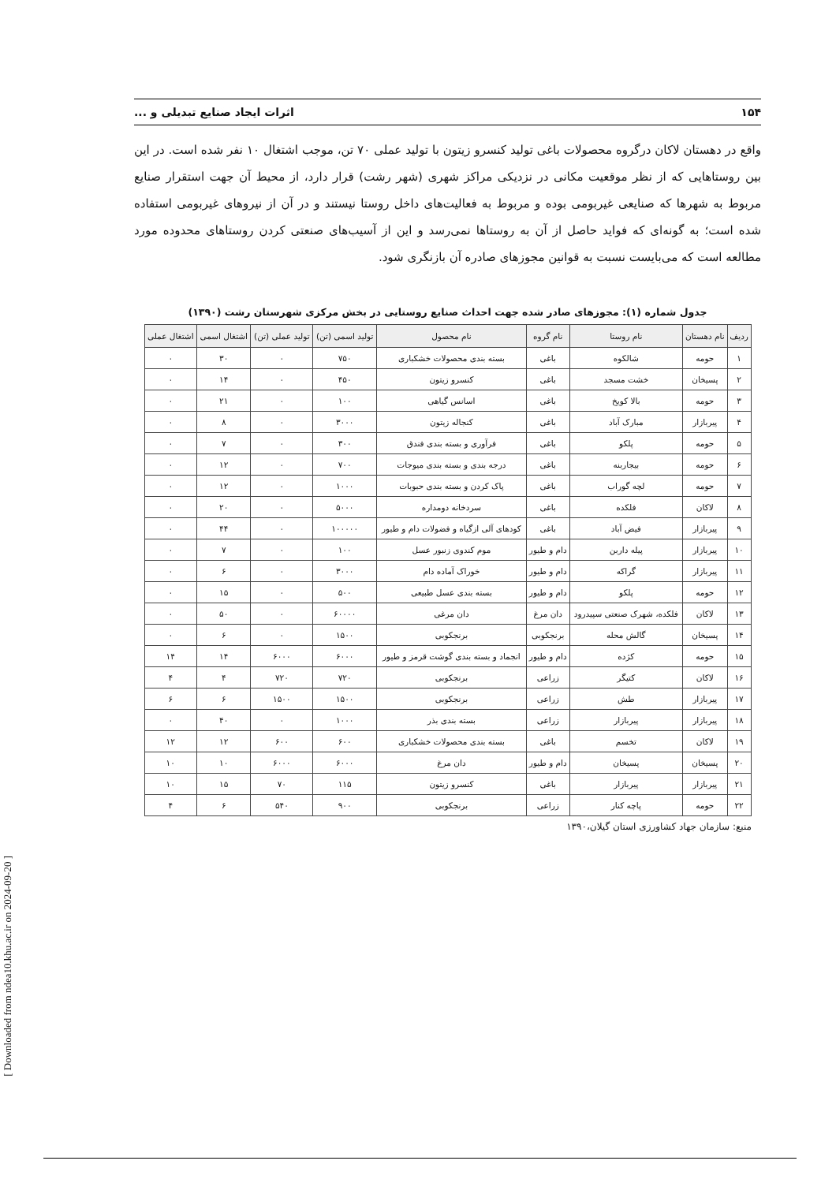۱۵۴ اثرات ایجاد صنایع تبدیلی و ...
واقع در دهستان لاکان درگروه محصولات باغی تولید کنسرو زیتون با تولید عملی ۷۰ تن، موجب اشتغال ۱۰ نفر شده است. در این بین روستاهایی که از نظر موقعیت مکانی در نزدیکی مراکز شهری (شهر رشت) قرار دارد، از محیط آن جهت استقرار صنایع مربوط به شهرها که صنایعی غیربومی بوده و مربوط به فعالیت‌های داخل روستا نیستند و در آن از نیروهای غیربومی استفاده شده است؛ به گونه‌ای که فواید حاصل از آن به روستاها نمی‌رسد و این از آسیب‌های صنعتی کردن روستاهای محدوده مورد مطالعه است که می‌بایست نسبت به قوانین مجوزهای صادره آن بازنگری شود.
جدول شماره (۱): مجوزهای صادر شده جهت احداث صنایع روستایی در بخش مرکزی شهرستان رشت (۱۳۹۰)
| ردیف | نام دهستان | نام روستا | نام گروه | نام محصول | تولید اسمی (تن) | تولید عملی (تن) | اشتغال اسمی | اشتغال عملی |
| --- | --- | --- | --- | --- | --- | --- | --- | --- |
| ۱ | حومه | شالکوه | باغی | بسته بندی محصولات خشکباری | ۷۵۰ | ۰ | ۳۰ | ۰ |
| ۲ | پسیخان | خشت مسجد | باغی | کنسرو زیتون | ۴۵۰ | ۰ | ۱۴ | ۰ |
| ۳ | حومه | بالا کویخ | باغی | اسانس گیاهی | ۱۰۰ | ۰ | ۲۱ | ۰ |
| ۴ | پیربازار | مبارک آباد | باغی | کنجاله زیتون | ۳۰۰۰ | ۰ | ۸ | ۰ |
| ۵ | حومه | پلکو | باغی | فرآوری و بسته بندی فندق | ۳۰۰ | ۰ | ۷ | ۰ |
| ۶ | حومه | بیجاربنه | باغی | درجه بندی و بسته بندی میوجات | ۷۰۰ | ۰ | ۱۲ | ۰ |
| ۷ | حومه | لچه گوراب | باغی | پاک کردن و بسته بندی حبوبات | ۱۰۰۰ | ۰ | ۱۲ | ۰ |
| ۸ | لاکان | فلکده | باغی | سردخانه دومداره | ۵۰۰۰ | ۰ | ۲۰ | ۰ |
| ۹ | پیربازار | فیض آباد | باغی | کودهای آلی ازگیاه و فضولات دام و طیور | ۱۰۰۰۰۰ | ۰ | ۴۴ | ۰ |
| ۱۰ | پیربازار | پیله داربن | دام و طیور | موم کندوی زنبور عسل | ۱۰۰ | ۰ | ۷ | ۰ |
| ۱۱ | پیربازار | گراکه | دام و طیور | خوراک آماده دام | ۳۰۰۰ | ۰ | ۶ | ۰ |
| ۱۲ | حومه | پلکو | دام و طیور | بسته بندی عسل طبیعی | ۵۰۰ | ۰ | ۱۵ | ۰ |
| ۱۳ | لاکان | فلکده، شهرک صنعتی سپیدرود | دان مرغ | دان مرغی | ۶۰۰۰۰ | ۰ | ۵۰ | ۰ |
| ۱۴ | پسیخان | گالش محله | برنجکوبی | برنجکوبی | ۱۵۰۰ | ۰ | ۶ | ۰ |
| ۱۵ | حومه | کژده | دام و طیور | انجماد و بسته بندی گوشت قرمز و طیور | ۶۰۰۰ | ۶۰۰۰ | ۱۴ | ۱۴ |
| ۱۶ | لاکان | کتیگر | زراعی | برنجکوبی | ۷۲۰ | ۷۲۰ | ۴ | ۴ |
| ۱۷ | پیربازار | طش | زراعی | برنجکوبی | ۱۵۰۰ | ۱۵۰۰ | ۶ | ۶ |
| ۱۸ | پیربازار | پیربازار | زراعی | بسته بندی بذر | ۱۰۰۰ | ۰ | ۴۰ | ۰ |
| ۱۹ | لاکان | تخسم | باغی | بسته بندی محصولات خشکباری | ۶۰۰ | ۶۰۰ | ۱۲ | ۱۲ |
| ۲۰ | پسیخان | پسیخان | دام و طیور | دان مرغ | ۶۰۰۰ | ۶۰۰۰ | ۱۰ | ۱۰ |
| ۲۱ | پیربازار | پیربازار | باغی | کنسرو زیتون | ۱۱۵ | ۷۰ | ۱۵ | ۱۰ |
| ۲۲ | حومه | پاچه کنار | زراعی | برنجکوبی | ۹۰۰ | ۵۴۰ | ۶ | ۴ |
منبع: سازمان جهاد کشاورزی استان گیلان،۱۳۹۰
[ Downloaded from ndea10.khu.ac.ir on 2024-09-20 ]